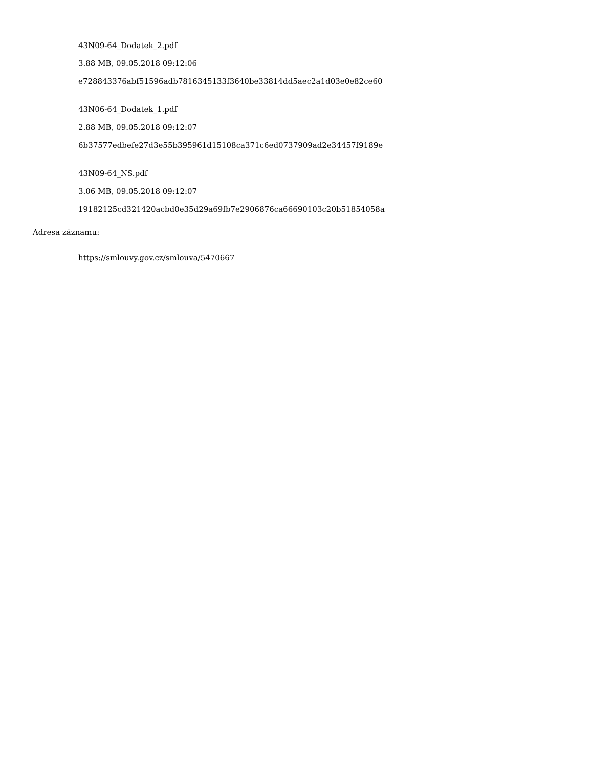43N09-64_Dodatek_2.pdf
3.88 MB, 09.05.2018 09:12:06
e728843376abf51596adb7816345133f3640be33814dd5aec2a1d03e0e82ce60
43N06-64_Dodatek_1.pdf
2.88 MB, 09.05.2018 09:12:07
6b37577edbefe27d3e55b395961d15108ca371c6ed0737909ad2e34457f9189e
43N09-64_NS.pdf
3.06 MB, 09.05.2018 09:12:07
19182125cd321420acbd0e35d29a69fb7e2906876ca66690103c20b51854058a
Adresa záznamu:
https://smlouvy.gov.cz/smlouva/5470667